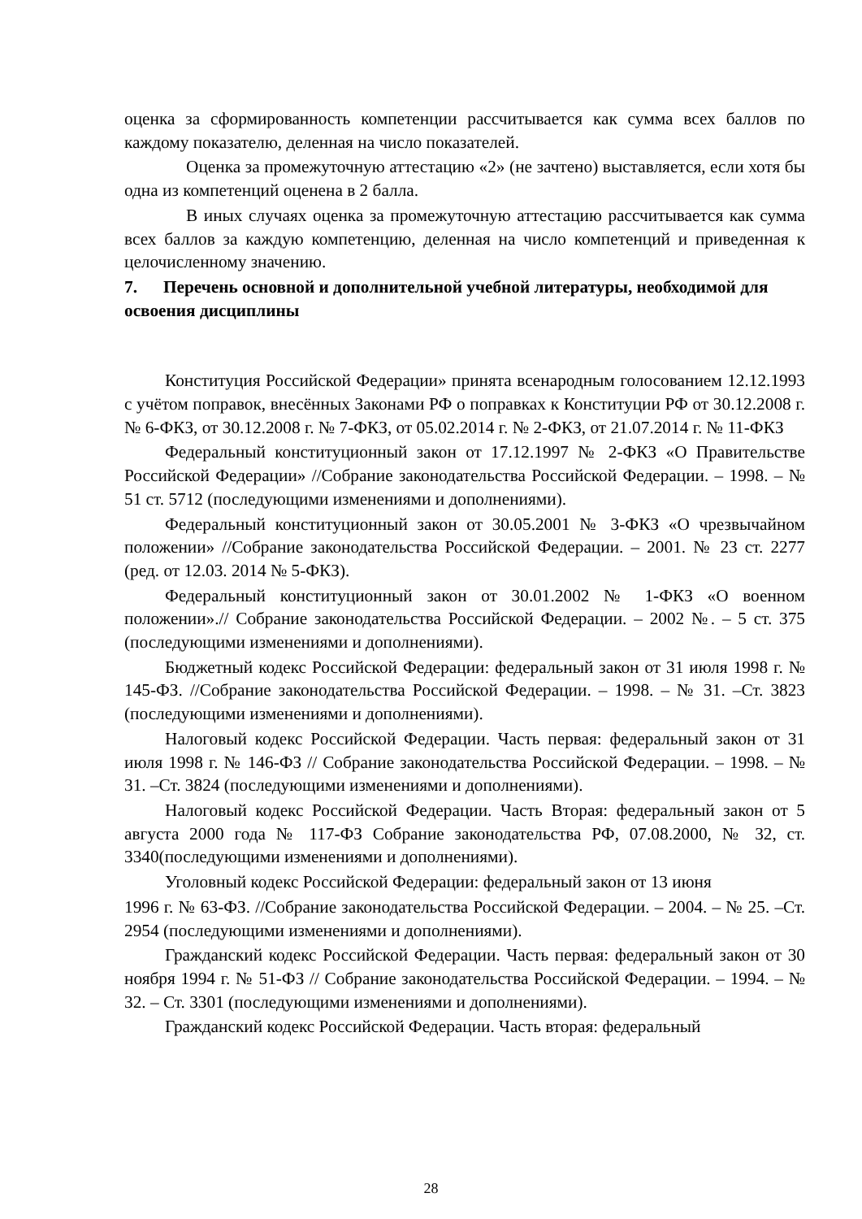оценка за сформированность компетенции рассчитывается как сумма всех баллов по каждому показателю, деленная на число показателей.
Оценка за промежуточную аттестацию «2» (не зачтено) выставляется, если хотя бы одна из компетенций оценена в 2 балла.
В иных случаях оценка за промежуточную аттестацию рассчитывается как сумма всех баллов за каждую компетенцию, деленная на число компетенций и приведенная к целочисленному значению.
7. Перечень основной и дополнительной учебной литературы, необходимой для освоения дисциплины
Конституция Российской Федерации» принята всенародным голосованием 12.12.1993 с учётом поправок, внесённых Законами РФ о поправках к Конституции РФ от 30.12.2008 г. № 6-ФКЗ, от 30.12.2008 г. № 7-ФКЗ, от 05.02.2014 г. № 2-ФКЗ, от 21.07.2014 г. № 11-ФКЗ
Федеральный конституционный закон от 17.12.1997 № 2-ФКЗ «О Правительстве Российской Федерации» //Собрание законодательства Российской Федерации. – 1998. – № 51 ст. 5712 (последующими изменениями и дополнениями).
Федеральный конституционный закон от 30.05.2001 № 3-ФКЗ «О чрезвычайном положении» //Собрание законодательства Российской Федерации. – 2001. № 23 ст. 2277 (ред. от 12.03. 2014 № 5-ФКЗ).
Федеральный конституционный закон от 30.01.2002 № 1-ФКЗ «О военном положении».// Собрание законодательства Российской Федерации. – 2002 №. – 5 ст. 375 (последующими изменениями и дополнениями).
Бюджетный кодекс Российской Федерации: федеральный закон от 31 июля 1998 г. № 145-ФЗ. //Собрание законодательства Российской Федерации. – 1998. – № 31. –Ст. 3823 (последующими изменениями и дополнениями).
Налоговый кодекс Российской Федерации. Часть первая: федеральный закон от 31 июля 1998 г. № 146-ФЗ // Собрание законодательства Российской Федерации. – 1998. – № 31. –Ст. 3824 (последующими изменениями и дополнениями).
Налоговый кодекс Российской Федерации. Часть Вторая: федеральный закон от 5 августа 2000 года № 117-ФЗ Собрание законодательства РФ, 07.08.2000, № 32, ст. 3340(последующими изменениями и дополнениями).
Уголовный кодекс Российской Федерации: федеральный закон от 13 июня
1996 г. № 63-ФЗ. //Собрание законодательства Российской Федерации. – 2004. – № 25. –Ст. 2954 (последующими изменениями и дополнениями).
Гражданский кодекс Российской Федерации. Часть первая: федеральный закон от 30 ноября 1994 г. № 51-ФЗ // Собрание законодательства Российской Федерации. – 1994. – № 32. – Ст. 3301 (последующими изменениями и дополнениями).
Гражданский кодекс Российской Федерации. Часть вторая: федеральный
28